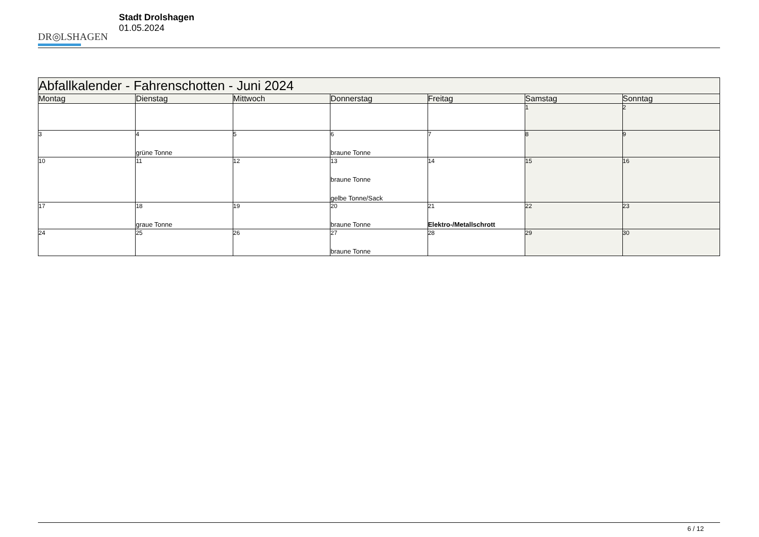DR◎LSHAGEN
Stadt Drolshagen
01.05.2024
| Abfallkalender - Fahrenschotten - Juni 2024 | | | | | | |
| --- | --- | --- | --- | --- | --- | --- |
| Montag | Dienstag | Mittwoch | Donnerstag | Freitag | Samstag | Sonntag |
| | | | | | 1 | 2 |
| 3 | 4 grüne Tonne | 5 | 6 braune Tonne | 7 | 8 | 9 |
| 10 | 11 | 12 | 13 braune Tonne gelbe Tonne/Sack | 14 | 15 | 16 |
| 17 | 18 graue Tonne | 19 | 20 braune Tonne | 21 Elektro-/Metallschrott | 22 | 23 |
| 24 | 25 | 26 | 27 braune Tonne | 28 | 29 | 30 |
6 / 12